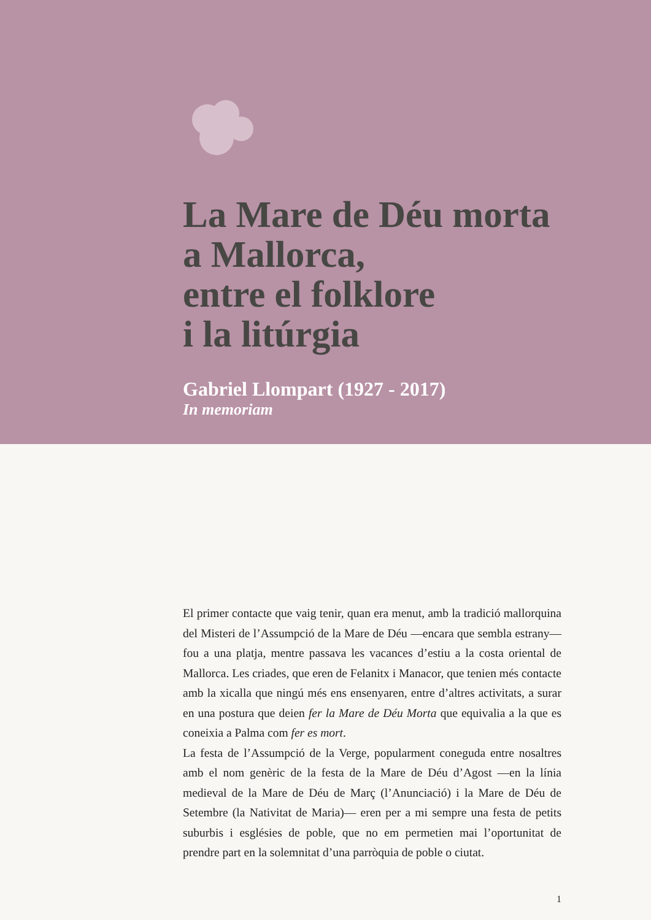La Mare de Déu morta
a Mallorca,
entre el folklore
i la litúrgia
Gabriel Llompart (1927 - 2017)
In memoriam
El primer contacte que vaig tenir, quan era menut, amb la tradició mallorquina del Misteri de l’Assumpció de la Mare de Déu —encara que sembla estrany— fou a una platja, mentre passava les vacances d’estiu a la costa oriental de Mallorca. Les criades, que eren de Felanitx i Manacor, que tenien més contacte amb la xicalla que ningú més ens ensenyaren, entre d’altres activitats, a surar en una postura que deien fer la Mare de Déu Morta que equivalia a la que es coneixia a Palma com fer es mort.
La festa de l’Assumpció de la Verge, popularment coneguda entre nosaltres amb el nom genèric de la festa de la Mare de Déu d’Agost —en la línia medieval de la Mare de Déu de Març (l’Anunciació) i la Mare de Déu de Setembre (la Nativitat de Maria)— eren per a mi sempre una festa de petits suburbis i esglésies de poble, que no em permetien mai l’oportunitat de prendre part en la solemnitat d’una parròquia de poble o ciutat.
1